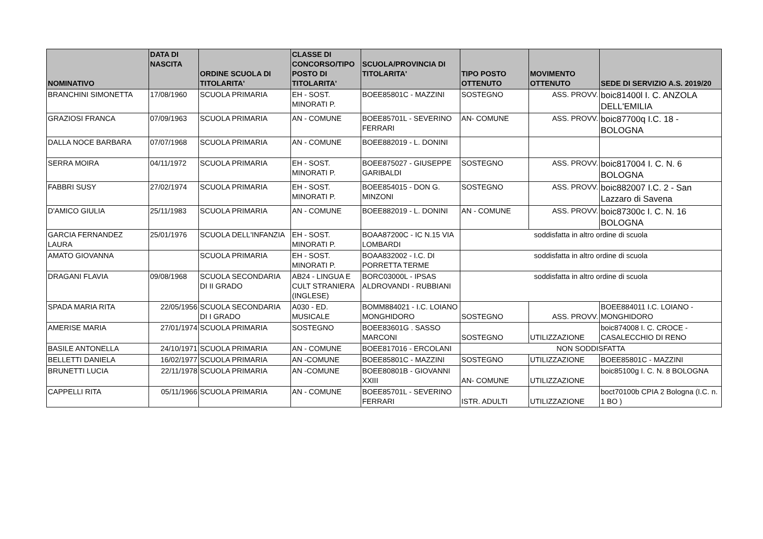| NOMINATIVO | DATA DI NASCITA | ORDINE SCUOLA DI TITOLARITA' | CLASSE DI CONCORSO/TIPO POSTO DI TITOLARITA' | SCUOLA/PROVINCIA DI TITOLARITA' | TIPO POSTO OTTENUTO | MOVIMENTO OTTENUTO | SEDE DI SERVIZIO A.S. 2019/20 |
| --- | --- | --- | --- | --- | --- | --- | --- |
| BRANCHINI SIMONETTA | 17/08/1960 | SCUOLA PRIMARIA | EH - SOST. MINORATI P. | BOEE85801C - MAZZINI | SOSTEGNO | ASS. PROVV. | boic81400l I. C. ANZOLA DELL'EMILIA |
| GRAZIOSI FRANCA | 07/09/1963 | SCUOLA PRIMARIA | AN - COMUNE | BOEE85701L - SEVERINO FERRARI | AN- COMUNE | ASS. PROVV. | boic87700q I.C. 18 - BOLOGNA |
| DALLA NOCE BARBARA | 07/07/1968 | SCUOLA PRIMARIA | AN - COMUNE | BOEE882019 - L. DONINI | | | |
| SERRA MOIRA | 04/11/1972 | SCUOLA PRIMARIA | EH - SOST. MINORATI P. | BOEE875027 - GIUSEPPE GARIBALDI | SOSTEGNO | ASS. PROVV. | boic817004 I. C. N. 6 BOLOGNA |
| FABBRI SUSY | 27/02/1974 | SCUOLA PRIMARIA | EH - SOST. MINORATI P. | BOEE854015 - DON G. MINZONI | SOSTEGNO | ASS. PROVV. | boic882007 I.C. 2 - San Lazzaro di Savena |
| D'AMICO GIULIA | 25/11/1983 | SCUOLA PRIMARIA | AN - COMUNE | BOEE882019 - L. DONINI | AN - COMUNE | ASS. PROVV. | boic87300c I. C. N. 16 BOLOGNA |
| GARCIA FERNANDEZ LAURA | 25/01/1976 | SCUOLA DELL'INFANZIA | EH - SOST. MINORATI P. | BOAA87200C - IC N.15 VIA LOMBARDI | soddisfatta in altro ordine di scuola | | |
| AMATO GIOVANNA | | SCUOLA PRIMARIA | EH - SOST. MINORATI P. | BOAA832002 - I.C. DI PORRETTA TERME | soddisfatta in altro ordine di scuola | | |
| DRAGANI FLAVIA | 09/08/1968 | SCUOLA SECONDARIA DI II GRADO | AB24 - LINGUA E CULT STRANIERA (INGLESE) | BORC03000L - IPSAS ALDROVANDI - RUBBIANI | soddisfatta in altro ordine di scuola | | |
| SPADA MARIA RITA | 22/05/1956 | SCUOLA SECONDARIA DI I GRADO | A030 - ED. MUSICALE | BOMM884021 - I.C. LOIANO MONGHIDORO | SOSTEGNO | ASS. PROVV. | BOEE884011 I.C. LOIANO - MONGHIDORO |
| AMERISE MARIA | 27/01/1974 | SCUOLA PRIMARIA | SOSTEGNO | BOEE83601G . SASSO MARCONI | SOSTEGNO | UTILIZZAZIONE | boic874008 I. C. CROCE - CASALECCHIO DI RENO |
| BASILE ANTONELLA | 24/10/1971 | SCUOLA PRIMARIA | AN - COMUNE | BOEE817016 - ERCOLANI | NON SODDISFATTA | | |
| BELLETTI DANIELA | 16/02/1977 | SCUOLA PRIMARIA | AN -COMUNE | BOEE85801C - MAZZINI | SOSTEGNO | UTILIZZAZIONE | BOEE85801C - MAZZINI |
| BRUNETTI LUCIA | 22/11/1978 | SCUOLA PRIMARIA | AN -COMUNE | BOEE80801B - GIOVANNI XXIII | AN- COMUNE | UTILIZZAZIONE | boic85100g I. C. N. 8 BOLOGNA |
| CAPPELLI RITA | 05/11/1966 | SCUOLA PRIMARIA | AN - COMUNE | BOEE85701L - SEVERINO FERRARI | ISTR. ADULTI | UTILIZZAZIONE | boct70100b CPIA 2 Bologna (I.C. n. 1 BO ) |